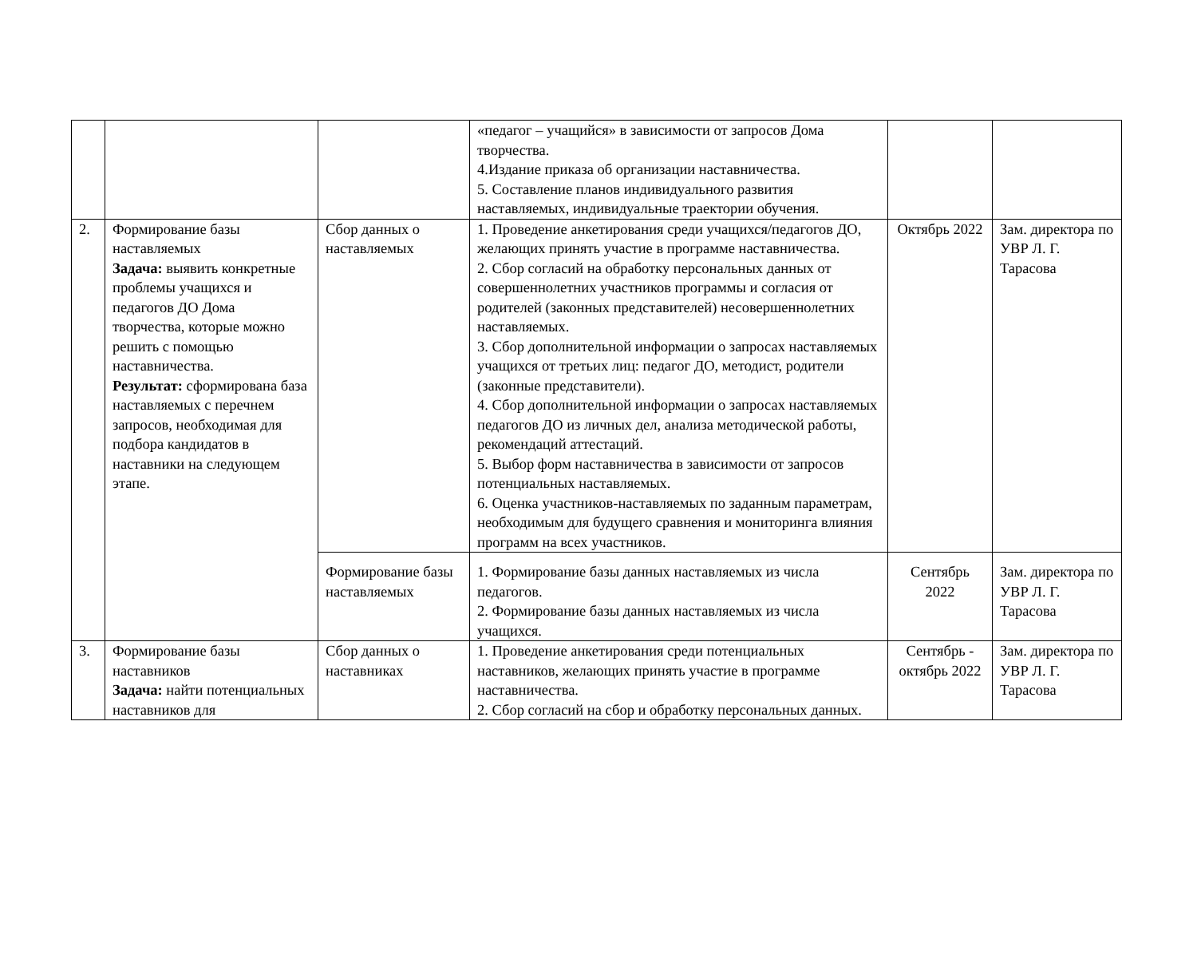| | | | «педагог – учащийся» в зависимости от запросов Дома творчества. 4.Издание приказа об организации наставничества. 5. Составление планов индивидуального развития наставляемых, индивидуальные траектории обучения. | | |
| 2. | Формирование базы наставляемых Задача: выявить конкретные проблемы учащихся и педагогов ДО Дома творчества, которые можно решить с помощью наставничества. Результат: сформирована база наставляемых с перечнем запросов, необходимая для подбора кандидатов в наставники на следующем этапе. | Сбор данных о наставляемых | 1. Проведение анкетирования среди учащихся/педагогов ДО, желающих принять участие в программе наставничества. 2. Сбор согласий на обработку персональных данных от совершеннолетних участников программы и согласия от родителей (законных представителей) несовершеннолетних наставляемых. 3. Сбор дополнительной информации о запросах наставляемых учащихся от третьих лиц: педагог ДО, методист, родители (законные представители). 4. Сбор дополнительной информации о запросах наставляемых педагогов ДО из личных дел, анализа методической работы, рекомендаций аттестаций. 5. Выбор форм наставничества в зависимости от запросов потенциальных наставляемых. 6. Оценка участников-наставляемых по заданным параметрам, необходимым для будущего сравнения и мониторинга влияния программ на всех участников. | Октябрь 2022 | Зам. директора по УВР Л. Г. Тарасова |
| | | Формирование базы наставляемых | 1. Формирование базы данных наставляемых из числа педагогов. 2. Формирование базы данных наставляемых из числа учащихся. | Сентябрь 2022 | Зам. директора по УВР Л. Г. Тарасова |
| 3. | Формирование базы наставников Задача: найти потенциальных наставников для | Сбор данных о наставниках | 1. Проведение анкетирования среди потенциальных наставников, желающих принять участие в программе наставничества. 2. Сбор согласий на сбор и обработку персональных данных. | Сентябрь - октябрь 2022 | Зам. директора по УВР Л. Г. Тарасова |